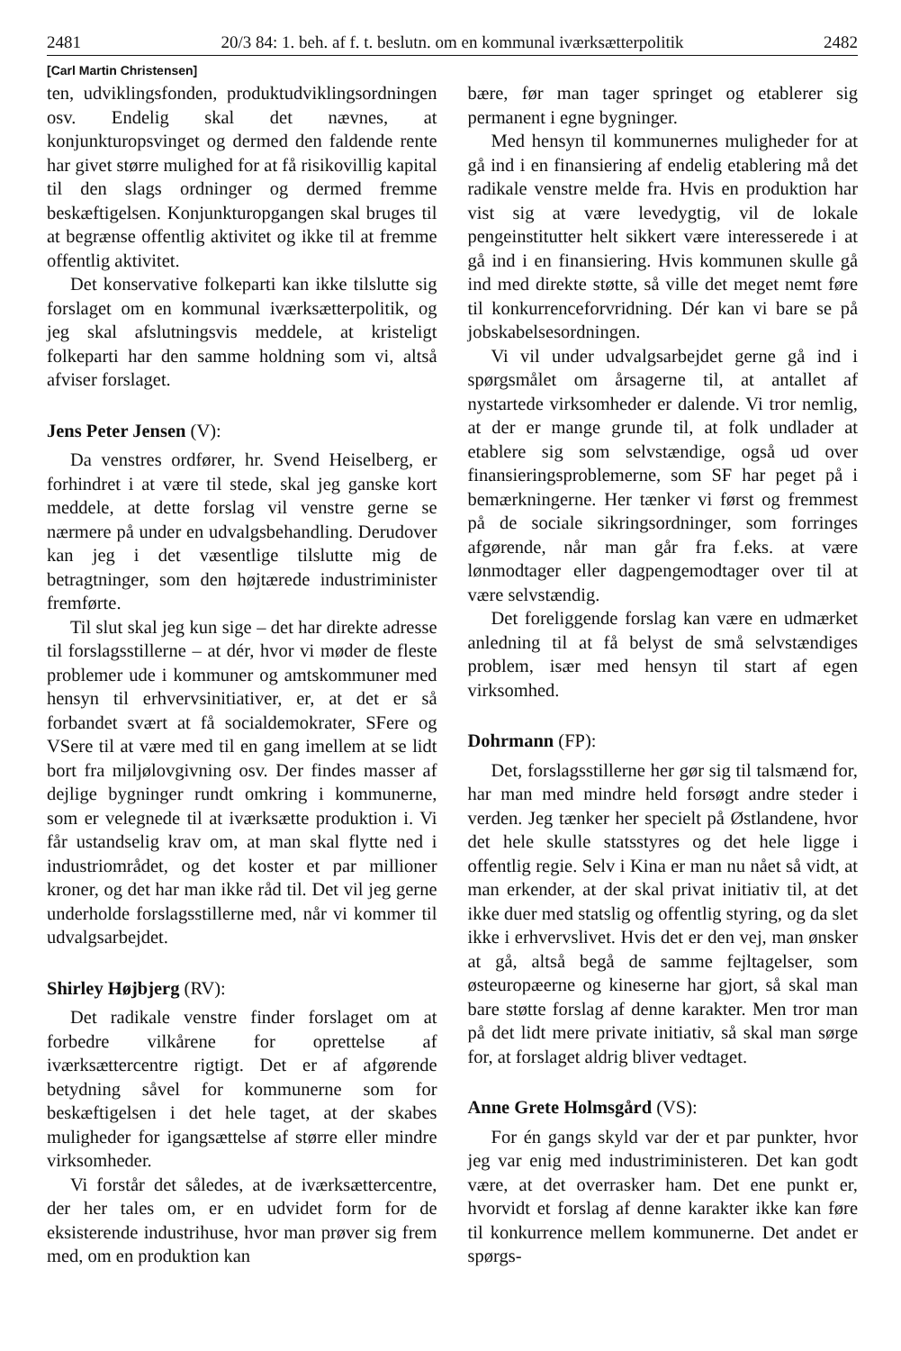2481 20/3 84: 1. beh. af f. t. beslutn. om en kommunal iværksætterpolitik 2482
[Carl Martin Christensen]
ten, udviklingsfonden, produktudviklingsordningen osv. Endelig skal det nævnes, at konjunkturopsvinget og dermed den faldende rente har givet større mulighed for at få risikovillig kapital til den slags ordninger og dermed fremme beskæftigelsen. Konjunkturopgangen skal bruges til at begrænse offentlig aktivitet og ikke til at fremme offentlig aktivitet.
Det konservative folkeparti kan ikke tilslutte sig forslaget om en kommunal iværksætterpolitik, og jeg skal afslutningsvis meddele, at kristeligt folkeparti har den samme holdning som vi, altså afviser forslaget.
Jens Peter Jensen (V):
Da venstres ordfører, hr. Svend Heiselberg, er forhindret i at være til stede, skal jeg ganske kort meddele, at dette forslag vil venstre gerne se nærmere på under en udvalgsbehandling. Derudover kan jeg i det væsentlige tilslutte mig de betragtninger, som den højtærede industriminister fremførte.
Til slut skal jeg kun sige – det har direkte adresse til forslagsstillerne – at dér, hvor vi møder de fleste problemer ude i kommuner og amtskommuner med hensyn til erhvervsinitiativer, er, at det er så forbandet svært at få socialdemokrater, SFere og VSere til at være med til en gang imellem at se lidt bort fra miljølovgivning osv. Der findes masser af dejlige bygninger rundt omkring i kommunerne, som er velegnede til at iværksætte produktion i. Vi får ustandselig krav om, at man skal flytte ned i industriområdet, og det koster et par millioner kroner, og det har man ikke råd til. Det vil jeg gerne underholde forslagsstillerne med, når vi kommer til udvalgsarbejdet.
Shirley Højbjerg (RV):
Det radikale venstre finder forslaget om at forbedre vilkårene for oprettelse af iværksættercentre rigtigt. Det er af afgørende betydning såvel for kommunerne som for beskæftigelsen i det hele taget, at der skabes muligheder for igangsættelse af større eller mindre virksomheder.
Vi forstår det således, at de iværksættercentre, der her tales om, er en udvidet form for de eksisterende industrihuse, hvor man prøver sig frem med, om en produktion kan
bære, før man tager springet og etablerer sig permanent i egne bygninger.
Med hensyn til kommunernes muligheder for at gå ind i en finansiering af endelig etablering må det radikale venstre melde fra. Hvis en produktion har vist sig at være levedygtig, vil de lokale pengeinstitutter helt sikkert være interesserede i at gå ind i en finansiering. Hvis kommunen skulle gå ind med direkte støtte, så ville det meget nemt føre til konkurrenceforvridning. Dér kan vi bare se på jobskabelsesordningen.
Vi vil under udvalgsarbejdet gerne gå ind i spørgsmålet om årsagerne til, at antallet af nystartede virksomheder er dalende. Vi tror nemlig, at der er mange grunde til, at folk undlader at etablere sig som selvstændige, også ud over finansieringsproblemerne, som SF har peget på i bemærkningerne. Her tænker vi først og fremmest på de sociale sikringsordninger, som forringes afgørende, når man går fra f.eks. at være lønmodtager eller dagpengemodtager over til at være selvstændig.
Det foreliggende forslag kan være en udmærket anledning til at få belyst de små selvstændiges problem, især med hensyn til start af egen virksomhed.
Dohrmann (FP):
Det, forslagsstillerne her gør sig til talsmænd for, har man med mindre held forsøgt andre steder i verden. Jeg tænker her specielt på Østlandene, hvor det hele skulle statsstyres og det hele ligge i offentlig regie. Selv i Kina er man nu nået så vidt, at man erkender, at der skal privat initiativ til, at det ikke duer med statslig og offentlig styring, og da slet ikke i erhvervslivet. Hvis det er den vej, man ønsker at gå, altså begå de samme fejltagelser, som østeuropæerne og kineserne har gjort, så skal man bare støtte forslag af denne karakter. Men tror man på det lidt mere private initiativ, så skal man sørge for, at forslaget aldrig bliver vedtaget.
Anne Grete Holmsgård (VS):
For én gangs skyld var der et par punkter, hvor jeg var enig med industriministeren. Det kan godt være, at det overrasker ham. Det ene punkt er, hvorvidt et forslag af denne karakter ikke kan føre til konkurrence mellem kommunerne. Det andet er spørgs-